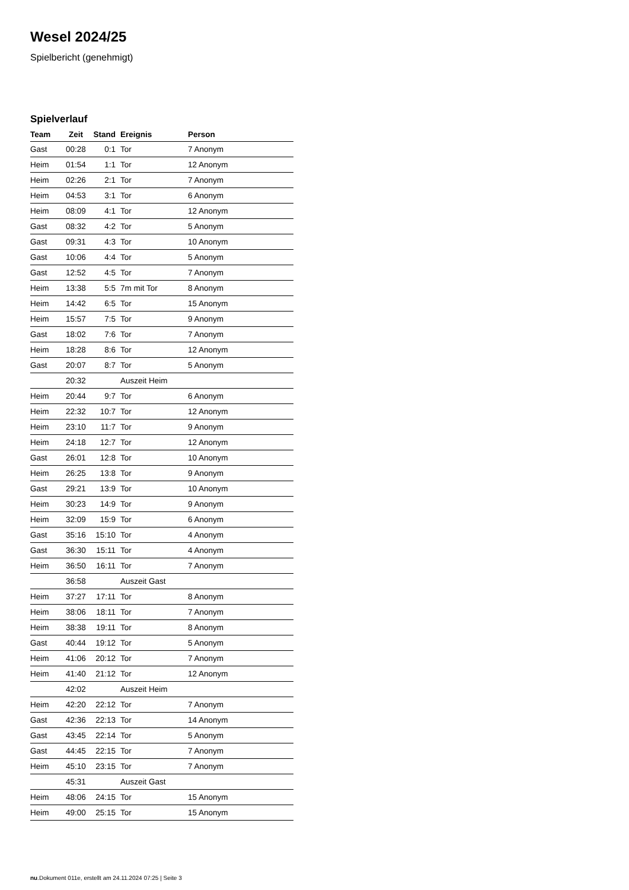Wesel 2024/25
Spielbericht (genehmigt)
Spielverlauf
| Team | Zeit | Stand | Ereignis | Person |
| --- | --- | --- | --- | --- |
| Gast | 00:28 | 0:1 | Tor | 7 Anonym |
| Heim | 01:54 | 1:1 | Tor | 12 Anonym |
| Heim | 02:26 | 2:1 | Tor | 7 Anonym |
| Heim | 04:53 | 3:1 | Tor | 6 Anonym |
| Heim | 08:09 | 4:1 | Tor | 12 Anonym |
| Gast | 08:32 | 4:2 | Tor | 5 Anonym |
| Gast | 09:31 | 4:3 | Tor | 10 Anonym |
| Gast | 10:06 | 4:4 | Tor | 5 Anonym |
| Gast | 12:52 | 4:5 | Tor | 7 Anonym |
| Heim | 13:38 | 5:5 | 7m mit Tor | 8 Anonym |
| Heim | 14:42 | 6:5 | Tor | 15 Anonym |
| Heim | 15:57 | 7:5 | Tor | 9 Anonym |
| Gast | 18:02 | 7:6 | Tor | 7 Anonym |
| Heim | 18:28 | 8:6 | Tor | 12 Anonym |
| Gast | 20:07 | 8:7 | Tor | 5 Anonym |
| | 20:32 | | Auszeit Heim | |
| Heim | 20:44 | 9:7 | Tor | 6 Anonym |
| Heim | 22:32 | 10:7 | Tor | 12 Anonym |
| Heim | 23:10 | 11:7 | Tor | 9 Anonym |
| Heim | 24:18 | 12:7 | Tor | 12 Anonym |
| Gast | 26:01 | 12:8 | Tor | 10 Anonym |
| Heim | 26:25 | 13:8 | Tor | 9 Anonym |
| Gast | 29:21 | 13:9 | Tor | 10 Anonym |
| Heim | 30:23 | 14:9 | Tor | 9 Anonym |
| Heim | 32:09 | 15:9 | Tor | 6 Anonym |
| Gast | 35:16 | 15:10 | Tor | 4 Anonym |
| Gast | 36:30 | 15:11 | Tor | 4 Anonym |
| Heim | 36:50 | 16:11 | Tor | 7 Anonym |
| | 36:58 | | Auszeit Gast | |
| Heim | 37:27 | 17:11 | Tor | 8 Anonym |
| Heim | 38:06 | 18:11 | Tor | 7 Anonym |
| Heim | 38:38 | 19:11 | Tor | 8 Anonym |
| Gast | 40:44 | 19:12 | Tor | 5 Anonym |
| Heim | 41:06 | 20:12 | Tor | 7 Anonym |
| Heim | 41:40 | 21:12 | Tor | 12 Anonym |
| | 42:02 | | Auszeit Heim | |
| Heim | 42:20 | 22:12 | Tor | 7 Anonym |
| Gast | 42:36 | 22:13 | Tor | 14 Anonym |
| Gast | 43:45 | 22:14 | Tor | 5 Anonym |
| Gast | 44:45 | 22:15 | Tor | 7 Anonym |
| Heim | 45:10 | 23:15 | Tor | 7 Anonym |
| | 45:31 | | Auszeit Gast | |
| Heim | 48:06 | 24:15 | Tor | 15 Anonym |
| Heim | 49:00 | 25:15 | Tor | 15 Anonym |
nu.Dokument 011e, erstellt am 24.11.2024 07:25 | Seite 3